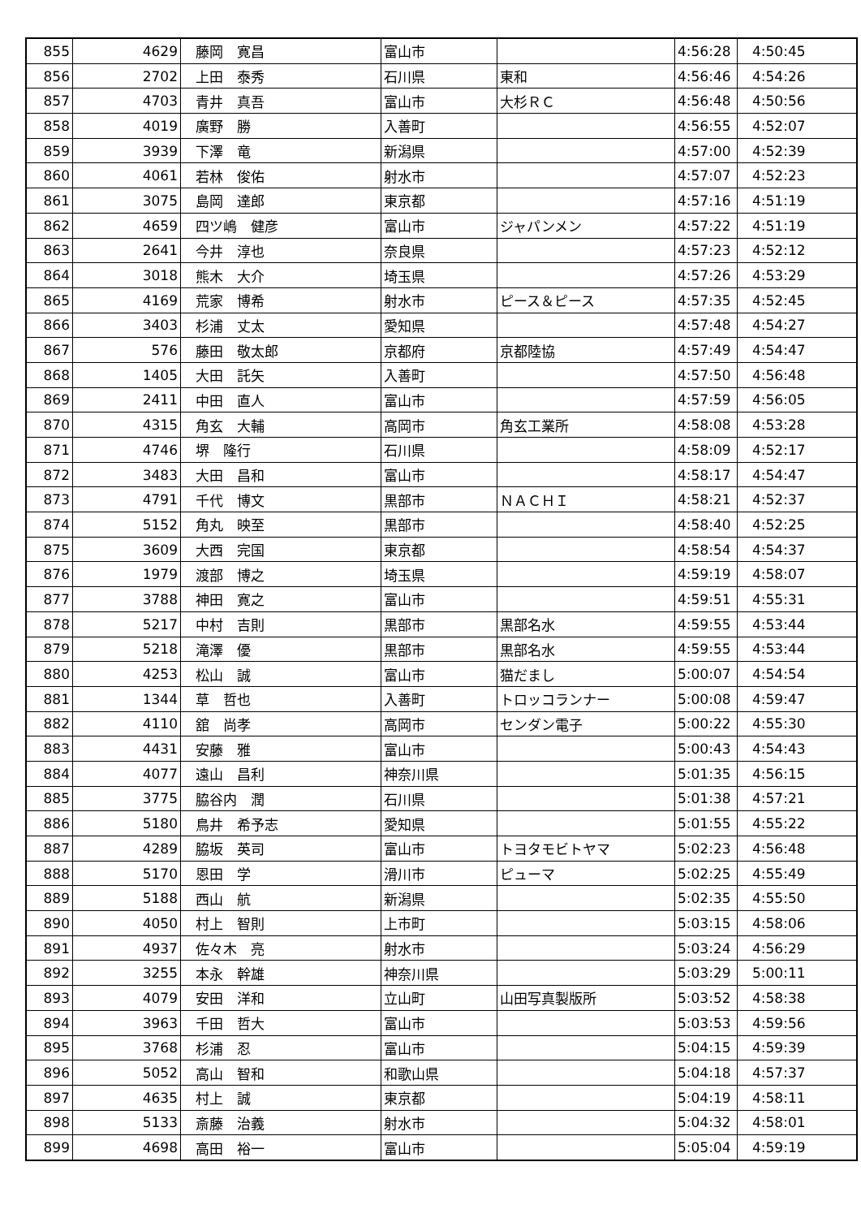| 855 | 4629 | 藤岡 寛昌 | 富山市 | | 4:56:28 | 4:50:45 |
| 856 | 2702 | 上田 泰秀 | 石川県 | 東和 | 4:56:46 | 4:54:26 |
| 857 | 4703 | 青井 真吾 | 富山市 | 大杉ＲＣ | 4:56:48 | 4:50:56 |
| 858 | 4019 | 廣野 勝 | 入善町 | | 4:56:55 | 4:52:07 |
| 859 | 3939 | 下澤 竜 | 新潟県 | | 4:57:00 | 4:52:39 |
| 860 | 4061 | 若林 俊佑 | 射水市 | | 4:57:07 | 4:52:23 |
| 861 | 3075 | 島岡 達郎 | 東京都 | | 4:57:16 | 4:51:19 |
| 862 | 4659 | 四ツ嶋 健彦 | 富山市 | ジャパンメン | 4:57:22 | 4:51:19 |
| 863 | 2641 | 今井 淳也 | 奈良県 | | 4:57:23 | 4:52:12 |
| 864 | 3018 | 熊木 大介 | 埼玉県 | | 4:57:26 | 4:53:29 |
| 865 | 4169 | 荒家 博希 | 射水市 | ピース＆ピース | 4:57:35 | 4:52:45 |
| 866 | 3403 | 杉浦 丈太 | 愛知県 | | 4:57:48 | 4:54:27 |
| 867 | 576 | 藤田 敬太郎 | 京都府 | 京都陸協 | 4:57:49 | 4:54:47 |
| 868 | 1405 | 大田 託矢 | 入善町 | | 4:57:50 | 4:56:48 |
| 869 | 2411 | 中田 直人 | 富山市 | | 4:57:59 | 4:56:05 |
| 870 | 4315 | 角玄 大輔 | 高岡市 | 角玄工業所 | 4:58:08 | 4:53:28 |
| 871 | 4746 | 堺 隆行 | 石川県 | | 4:58:09 | 4:52:17 |
| 872 | 3483 | 大田 昌和 | 富山市 | | 4:58:17 | 4:54:47 |
| 873 | 4791 | 千代 博文 | 黒部市 | ＮＡＣＨＩ | 4:58:21 | 4:52:37 |
| 874 | 5152 | 角丸 映至 | 黒部市 | | 4:58:40 | 4:52:25 |
| 875 | 3609 | 大西 完国 | 東京都 | | 4:58:54 | 4:54:37 |
| 876 | 1979 | 渡部 博之 | 埼玉県 | | 4:59:19 | 4:58:07 |
| 877 | 3788 | 神田 寛之 | 富山市 | | 4:59:51 | 4:55:31 |
| 878 | 5217 | 中村 吉則 | 黒部市 | 黒部名水 | 4:59:55 | 4:53:44 |
| 879 | 5218 | 滝澤 優 | 黒部市 | 黒部名水 | 4:59:55 | 4:53:44 |
| 880 | 4253 | 松山 誠 | 富山市 | 猫だまし | 5:00:07 | 4:54:54 |
| 881 | 1344 | 草 哲也 | 入善町 | トロッコランナー | 5:00:08 | 4:59:47 |
| 882 | 4110 | 舘 尚孝 | 高岡市 | センダン電子 | 5:00:22 | 4:55:30 |
| 883 | 4431 | 安藤 雅 | 富山市 | | 5:00:43 | 4:54:43 |
| 884 | 4077 | 遠山 昌利 | 神奈川県 | | 5:01:35 | 4:56:15 |
| 885 | 3775 | 脇谷内 潤 | 石川県 | | 5:01:38 | 4:57:21 |
| 886 | 5180 | 鳥井 希予志 | 愛知県 | | 5:01:55 | 4:55:22 |
| 887 | 4289 | 脇坂 英司 | 富山市 | トヨタモビトヤマ | 5:02:23 | 4:56:48 |
| 888 | 5170 | 恩田 学 | 滑川市 | ピューマ | 5:02:25 | 4:55:49 |
| 889 | 5188 | 西山 航 | 新潟県 | | 5:02:35 | 4:55:50 |
| 890 | 4050 | 村上 智則 | 上市町 | | 5:03:15 | 4:58:06 |
| 891 | 4937 | 佐々木 亮 | 射水市 | | 5:03:24 | 4:56:29 |
| 892 | 3255 | 本永 幹雄 | 神奈川県 | | 5:03:29 | 5:00:11 |
| 893 | 4079 | 安田 洋和 | 立山町 | 山田写真製版所 | 5:03:52 | 4:58:38 |
| 894 | 3963 | 千田 哲大 | 富山市 | | 5:03:53 | 4:59:56 |
| 895 | 3768 | 杉浦 忍 | 富山市 | | 5:04:15 | 4:59:39 |
| 896 | 5052 | 高山 智和 | 和歌山県 | | 5:04:18 | 4:57:37 |
| 897 | 4635 | 村上 誠 | 東京都 | | 5:04:19 | 4:58:11 |
| 898 | 5133 | 斎藤 治義 | 射水市 | | 5:04:32 | 4:58:01 |
| 899 | 4698 | 高田 裕一 | 富山市 | | 5:05:04 | 4:59:19 |